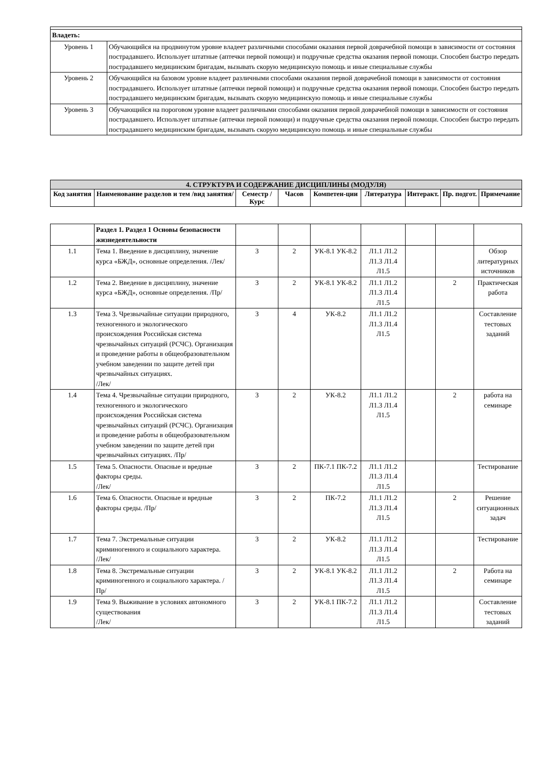| Владеть: | |
| Уровень 1 | Обучающийся на продвинутом уровне владеет различными способами оказания первой доврачебной помощи в зависимости от состояния пострадавшего. Использует штатные (аптечки первой помощи) и подручные средства оказания первой помощи. Способен быстро передать пострадавшего медицинским бригадам, вызывать скорую медицинскую помощь и иные специальные службы |
| Уровень 2 | Обучающийся на базовом уровне владеет различными способами оказания первой доврачебной помощи в зависимости от состояния пострадавшего. Использует штатные (аптечки первой помощи) и подручные средства оказания первой помощи. Способен быстро передать пострадавшего медицинским бригадам, вызывать скорую медицинскую помощь и иные специальные службы |
| Уровень 3 | Обучающийся на пороговом уровне владеет различными способами оказания первой доврачебной помощи в зависимости от состояния пострадавшего. Использует штатные (аптечки первой помощи) и подручные средства оказания первой помощи. Способен быстро передать пострадавшего медицинским бригадам, вызывать скорую медицинскую помощь и иные специальные службы |
| 4. СТРУКТУРА И СОДЕРЖАНИЕ ДИСЦИПЛИНЫ (МОДУЛЯ) | | | | | | | | |
| --- | --- | --- | --- | --- | --- | --- | --- | --- |
| Код занятия | Наименование разделов и тем /вид занятия/ | Семестр / Курс | Часов | Компетен-ции | Литература | Интеракт. | Пр. подгот. | Примечание |
| | Раздел 1. Раздел 1 Основы безопасности жизнедеятельности | | | | | | | |
| 1.1 | Тема 1. Введение в дисциплину, значение курса «БЖД», основные определения. /Лек/ | 3 | 2 | УК-8.1 УК-8.2 | Л1.1 Л1.2 Л1.3 Л1.4 Л1.5 | | | Обзор литературных источников |
| 1.2 | Тема 2. Введение в дисциплину, значение курса «БЖД», основные определения. /Пр/ | 3 | 2 | УК-8.1 УК-8.2 | Л1.1 Л1.2 Л1.3 Л1.4 Л1.5 | | 2 | Практическая работа |
| 1.3 | Тема 3. Чрезвычайные ситуации природного, техногенного и экологического происхождения Российская система чрезвычайных ситуаций (РСЧС). Организация и проведение работы в общеобразовательном учебном заведении по защите детей при чрезвычайных ситуациях. /Лек/ | 3 | 4 | УК-8.2 | Л1.1 Л1.2 Л1.3 Л1.4 Л1.5 | | | Составление тестовых заданий |
| 1.4 | Тема 4. Чрезвычайные ситуации природного, техногенного и экологического происхождения Российская система чрезвычайных ситуаций (РСЧС). Организация и проведение работы в общеобразовательном учебном заведении по защите детей при чрезвычайных ситуациях. /Пр/ | 3 | 2 | УК-8.2 | Л1.1 Л1.2 Л1.3 Л1.4 Л1.5 | | 2 | работа на семинаре |
| 1.5 | Тема 5. Опасности. Опасные и вредные факторы среды. /Лек/ | 3 | 2 | ПК-7.1 ПК-7.2 | Л1.1 Л1.2 Л1.3 Л1.4 Л1.5 | | | Тестирование |
| 1.6 | Тема 6. Опасности. Опасные и вредные факторы среды. /Пр/ | 3 | 2 | ПК-7.2 | Л1.1 Л1.2 Л1.3 Л1.4 Л1.5 | | 2 | Решение ситуационных задач |
| 1.7 | Тема 7. Экстремальные ситуации криминогенного и социального характера. /Лек/ | 3 | 2 | УК-8.2 | Л1.1 Л1.2 Л1.3 Л1.4 Л1.5 | | | Тестирование |
| 1.8 | Тема 8. Экстремальные ситуации криминогенного и социального характера. /Пр/ | 3 | 2 | УК-8.1 УК-8.2 | Л1.1 Л1.2 Л1.3 Л1.4 Л1.5 | | 2 | Работа на семинаре |
| 1.9 | Тема 9. Выживание в условиях автономного существования /Лек/ | 3 | 2 | УК-8.1 ПК-7.2 | Л1.1 Л1.2 Л1.3 Л1.4 Л1.5 | | | Составление тестовых заданий |